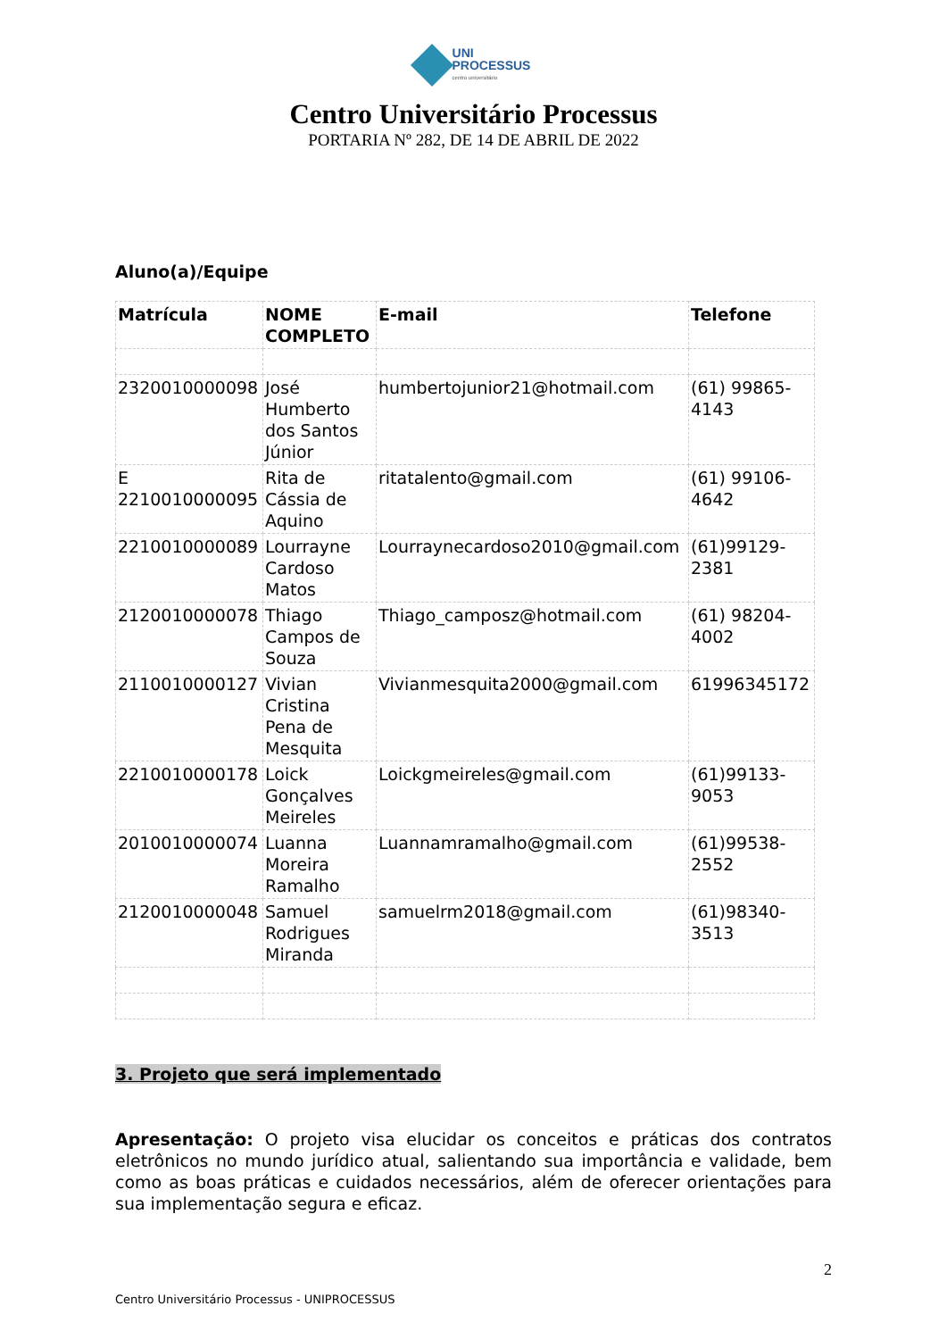UNI
PROCESSUS
centro universitário
Centro Universitário Processus
PORTARIA Nº 282, DE 14 DE ABRIL DE 2022
Aluno(a)/Equipe
| Matrícula | NOME COMPLETO | E-mail | Telefone |
| --- | --- | --- | --- |
| 2320010000098 | José Humberto dos Santos Júnior | humbertojunior21@hotmail.com | (61) 99865-4143 |
| E 2210010000095 | Rita de Cássia de Aquino | ritatalento@gmail.com | (61) 99106-4642 |
| 2210010000089 | Lourrayne Cardoso Matos | Lourraynecardoso2010@gmail.com | (61)99129-2381 |
| 2120010000078 | Thiago Campos de Souza | Thiago_camposz@hotmail.com | (61) 98204-4002 |
| 2110010000127 | Vivian Cristina Pena de Mesquita | Vivianmesquita2000@gmail.com | 61996345172 |
| 2210010000178 | Loick Gonçalves Meireles | Loickgmeireles@gmail.com | (61)99133-9053 |
| 2010010000074 | Luanna Moreira Ramalho | Luannamramalho@gmail.com | (61)99538-2552 |
| 2120010000048 | Samuel Rodrigues Miranda | samuelrm2018@gmail.com | (61)98340-3513 |
3. Projeto que será implementado
Apresentação: O projeto visa elucidar os conceitos e práticas dos contratos eletrônicos no mundo jurídico atual, salientando sua importância e validade, bem como as boas práticas e cuidados necessários, além de oferecer orientações para sua implementação segura e eficaz.
2
Centro Universitário Processus - UNIPROCESSUS